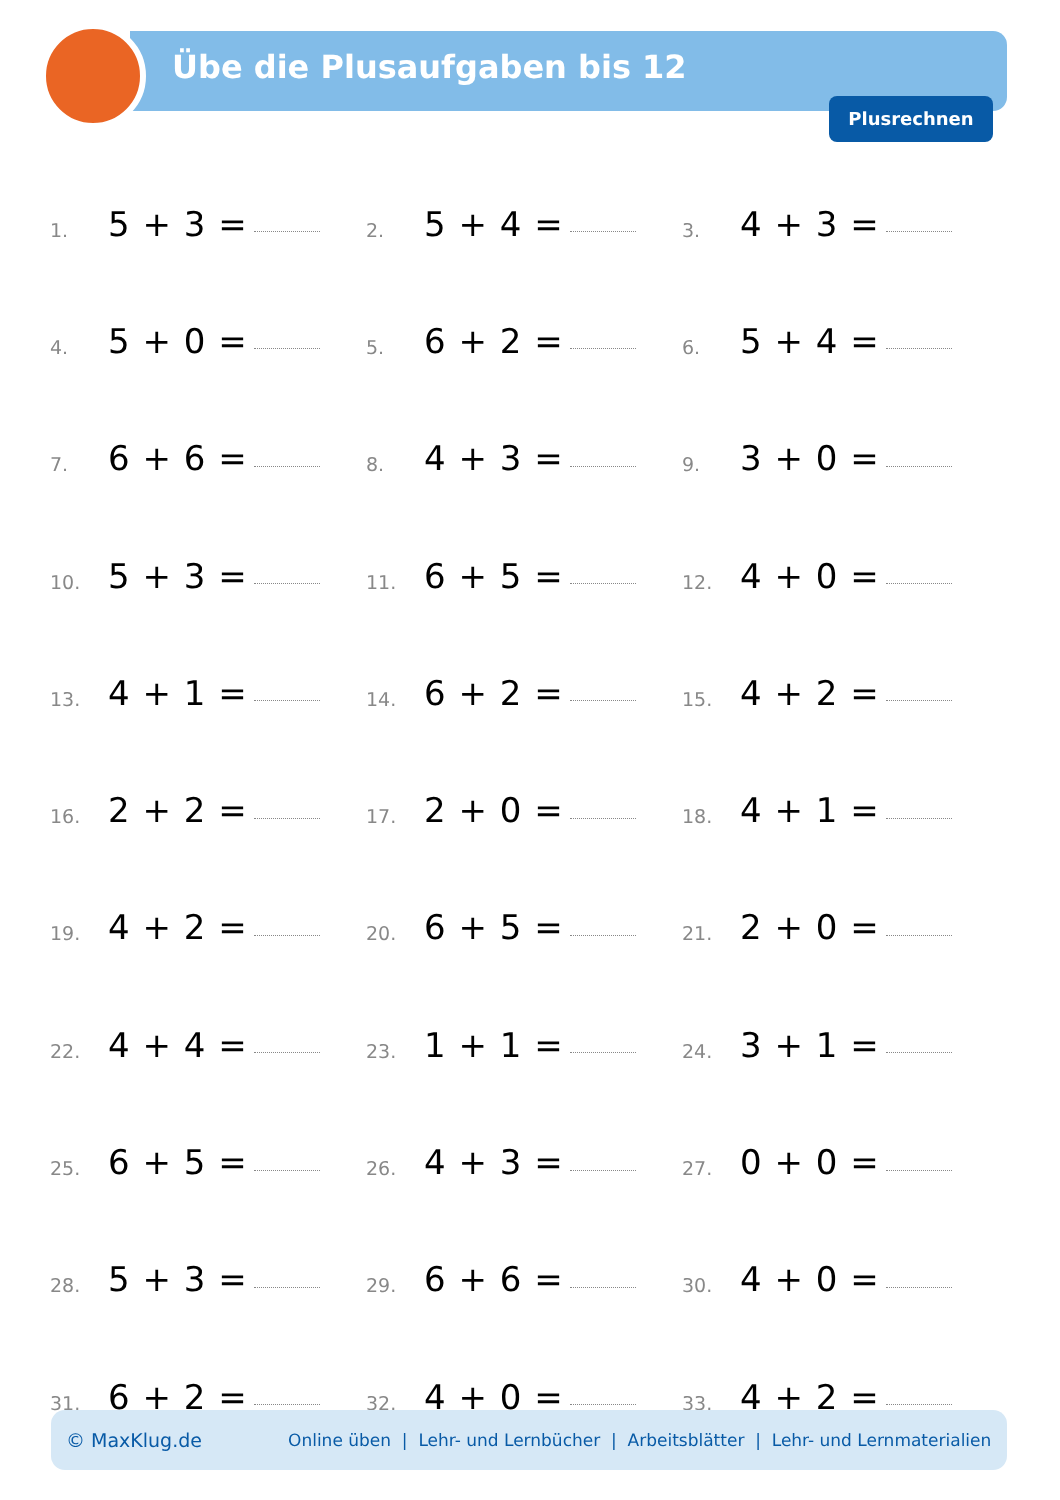Übe die Plusaufgaben bis 12
Plusrechnen
| 1. | 5 + 3 = | | 2. | 5 + 4 = | | 3. | 4 + 3 = | |
| 4. | 5 + 0 = | | 5. | 6 + 2 = | | 6. | 5 + 4 = | |
| 7. | 6 + 6 = | | 8. | 4 + 3 = | | 9. | 3 + 0 = | |
| 10. | 5 + 3 = | | 11. | 6 + 5 = | | 12. | 4 + 0 = | |
| 13. | 4 + 1 = | | 14. | 6 + 2 = | | 15. | 4 + 2 = | |
| 16. | 2 + 2 = | | 17. | 2 + 0 = | | 18. | 4 + 1 = | |
| 19. | 4 + 2 = | | 20. | 6 + 5 = | | 21. | 2 + 0 = | |
| 22. | 4 + 4 = | | 23. | 1 + 1 = | | 24. | 3 + 1 = | |
| 25. | 6 + 5 = | | 26. | 4 + 3 = | | 27. | 0 + 0 = | |
| 28. | 5 + 3 = | | 29. | 6 + 6 = | | 30. | 4 + 0 = | |
| 31. | 6 + 2 = | | 32. | 4 + 0 = | | 33. | 4 + 2 = | |
© MaxKlug.de Online üben | Lehr- und Lernbücher | Arbeitsblätter | Lehr- und Lernmaterialien